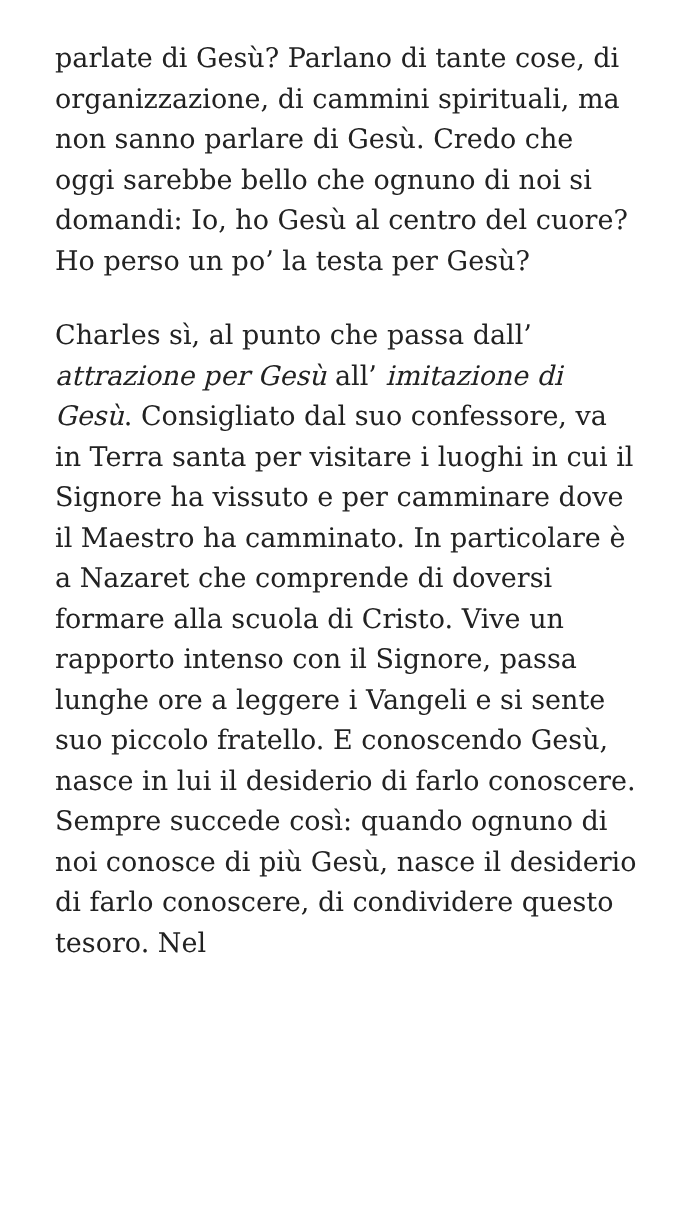parlate di Gesù? Parlano di tante cose, di organizzazione, di cammini spirituali, ma non sanno parlare di Gesù. Credo che oggi sarebbe bello che ognuno di noi si domandi: Io, ho Gesù al centro del cuore? Ho perso un po’ la testa per Gesù?
Charles sì, al punto che passa dall’ attrazione per Gesù all’ imitazione di Gesù. Consigliato dal suo confessore, va in Terra santa per visitare i luoghi in cui il Signore ha vissuto e per camminare dove il Maestro ha camminato. In particolare è a Nazaret che comprende di doversi formare alla scuola di Cristo. Vive un rapporto intenso con il Signore, passa lunghe ore a leggere i Vangeli e si sente suo piccolo fratello. E conoscendo Gesù, nasce in lui il desiderio di farlo conoscere. Sempre succede così: quando ognuno di noi conosce di più Gesù, nasce il desiderio di farlo conoscere, di condividere questo tesoro. Nel